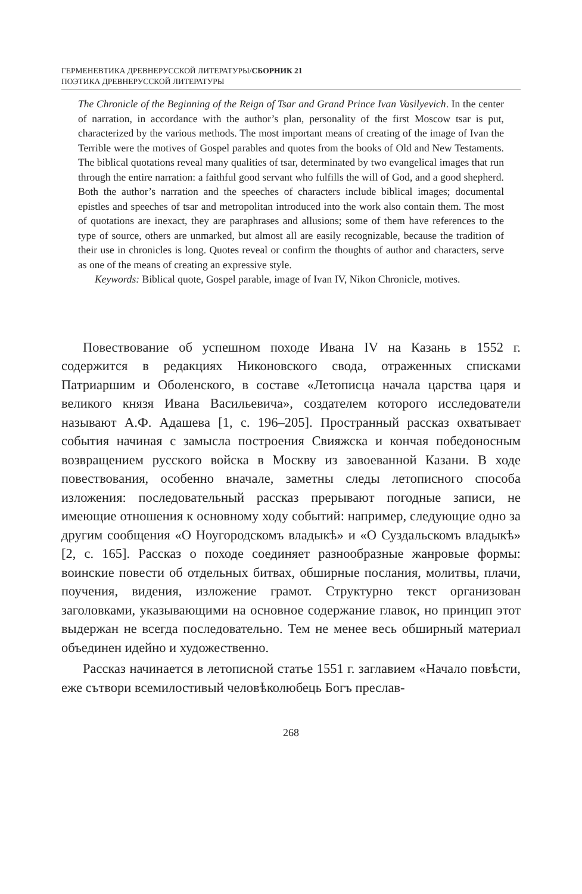ГЕРМЕНЕВТИКА ДРЕВНЕРУССКОЙ ЛИТЕРАТУРЫ/СБОРНИК 21
ПОЭТИКА ДРЕВНЕРУССКОЙ ЛИТЕРАТУРЫ
The Chronicle of the Beginning of the Reign of Tsar and Grand Prince Ivan Vasilyevich. In the center of narration, in accordance with the author’s plan, personality of the first Moscow tsar is put, characterized by the various methods. The most important means of creating of the image of Ivan the Terrible were the motives of Gospel parables and quotes from the books of Old and New Testaments. The biblical quotations reveal many qualities of tsar, determinated by two evangelical images that run through the entire narration: a faithful good servant who fulfills the will of God, and a good shepherd. Both the author’s narration and the speeches of characters include biblical images; documental epistles and speeches of tsar and metropolitan introduced into the work also contain them. The most of quotations are inexact, they are paraphrases and allusions; some of them have references to the type of source, others are unmarked, but almost all are easily recognizable, because the tradition of their use in chronicles is long. Quotes reveal or confirm the thoughts of author and characters, serve as one of the means of creating an expressive style.
Keywords: Biblical quote, Gospel parable, image of Ivan IV, Nikon Chronicle, motives.
Повествование об успешном походе Ивана IV на Казань в 1552 г. содержится в редакциях Никоновского свода, отраженных списками Патриаршим и Оболенского, в составе «Летописца начала царства царя и великого князя Ивана Васильевича», создателем которого исследователи называют А.Ф. Адашева [1, с. 196–205]. Пространный рассказ охватывает события начиная с замысла построения Свияжска и кончая победоносным возвращением русского войска в Москву из завоеванной Казани. В ходе повествования, особенно вначале, заметны следы летописного способа изложения: последовательный рассказ прерывают погодные записи, не имеющие отношения к основному ходу событий: например, следующие одно за другим сообщения «О Ноугородскомъ владыкѣ» и «О Суздальскомъ владыкѣ» [2, с. 165]. Рассказ о походе соединяет разнообразные жанровые формы: воинские повести об отдельных битвах, обширные послания, молитвы, плачи, поучения, видения, изложение грамот. Структурно текст организован заголовками, указывающими на основное содержание главок, но принцип этот выдержан не всегда последовательно. Тем не менее весь обширный материал объединен идейно и художественно.
Рассказ начинается в летописной статье 1551 г. заглавием «Начало повѣсти, еже сътвори всемилостивый человѣколюбець Богъ преслав-
268